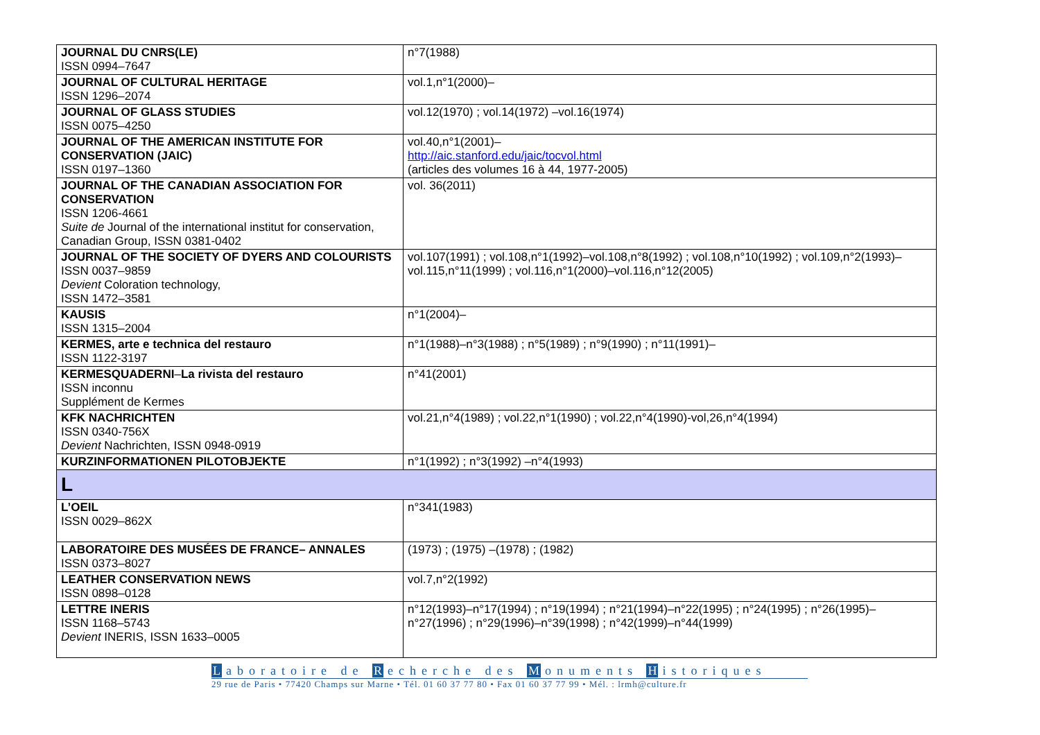| JOURNAL DU CNRS(LE) ISSN 0994–7647 | n°7(1988) |
| JOURNAL OF CULTURAL HERITAGE ISSN 1296–2074 | vol.1,n°1(2000)– |
| JOURNAL OF GLASS STUDIES ISSN 0075–4250 | vol.12(1970) ; vol.14(1972) –vol.16(1974) |
| JOURNAL OF THE AMERICAN INSTITUTE FOR CONSERVATION (JAIC) ISSN 0197–1360 | vol.40,n°1(2001)– http://aic.stanford.edu/jaic/tocvol.html (articles des volumes 16 à 44, 1977-2005) |
| JOURNAL OF THE CANADIAN ASSOCIATION FOR CONSERVATION ISSN 1206-4661 Suite de Journal of the international institut for conservation, Canadian Group, ISSN 0381-0402 | vol. 36(2011) |
| JOURNAL OF THE SOCIETY OF DYERS AND COLOURISTS ISSN 0037–9859 Devient Coloration technology, ISSN 1472–3581 | vol.107(1991) ; vol.108,n°1(1992)–vol.108,n°8(1992) ; vol.108,n°10(1992) ; vol.109,n°2(1993)–vol.115,n°11(1999) ; vol.116,n°1(2000)–vol.116,n°12(2005) |
| KAUSIS ISSN 1315–2004 | n°1(2004)– |
| KERMES, arte e technica del restauro ISSN 1122-3197 | n°1(1988)–n°3(1988) ; n°5(1989) ; n°9(1990) ; n°11(1991)– |
| KERMESQUADERNI – La rivista del restauro ISSN inconnu Supplément de Kermes | n°41(2001) |
| KFK NACHRICHTEN ISSN 0340-756X Devient Nachrichten, ISSN 0948-0919 | vol.21,n°4(1989) ; vol.22,n°1(1990) ; vol.22,n°4(1990)-vol,26,n°4(1994) |
| KURZINFORMATIONEN PILOTOBJEKTE | n°1(1992) ; n°3(1992) –n°4(1993) |
| L | |
| L’OEIL ISSN 0029–862X | n°341(1983) |
| LABORATOIRE DES MUSÉES DE FRANCE– ANNALES ISSN 0373–8027 | (1973) ; (1975) –(1978) ; (1982) |
| LEATHER CONSERVATION NEWS ISSN 0898–0128 | vol.7,n°2(1992) |
| LETTRE INERIS ISSN 1168–5743 Devient INERIS, ISSN 1633–0005 | n°12(1993)–n°17(1994) ; n°19(1994) ; n°21(1994)–n°22(1995) ; n°24(1995) ; n°26(1995)–n°27(1996) ; n°29(1996)–n°39(1998) ; n°42(1999)–n°44(1999) |
Laboratoire de R echerche des M onuments H istoriques
29 rue de Paris • 77420 Champs sur Marne • Tél. 01 60 37 77 80 • Fax 01 60 37 77 99 • Mél. : lrmh@culture.fr